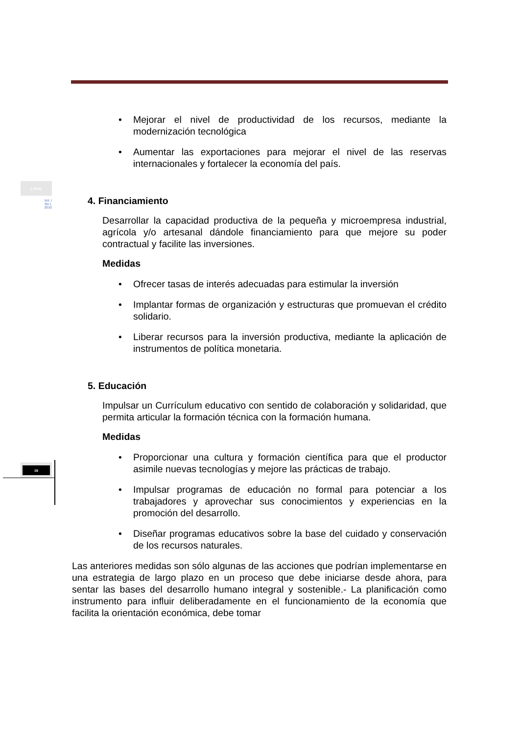( E&A)
Vol. I
No I.
2010
16
Mejorar el nivel de productividad de los recursos, mediante la modernización tecnológica
Aumentar las exportaciones para mejorar el nivel de las reservas internacionales y fortalecer la economía del país.
4. Financiamiento
Desarrollar la capacidad productiva de la pequeña y microempresa industrial, agrícola y/o artesanal dándole financiamiento para que mejore su poder contractual y facilite las inversiones.
Medidas
Ofrecer tasas de interés adecuadas para estimular la inversión
Implantar formas de organización y estructuras que promuevan el crédito solidario.
Liberar recursos para la inversión productiva, mediante la aplicación de instrumentos de política monetaria.
5. Educación
Impulsar un Currículum educativo con sentido de colaboración y solidaridad, que permita articular la formación técnica con la formación humana.
Medidas
Proporcionar una cultura y formación científica para que el productor asimile nuevas tecnologías y mejore las prácticas de trabajo.
Impulsar programas de educación no formal para potenciar a los trabajadores y aprovechar sus conocimientos y experiencias en la promoción del desarrollo.
Diseñar programas educativos sobre la base del cuidado y conservación de los recursos naturales.
Las anteriores medidas son sólo algunas de las acciones que podrían implementarse en una estrategia de largo plazo en un proceso que debe iniciarse desde ahora, para sentar las bases del desarrollo humano integral y sostenible.- La planificación como instrumento para influir deliberadamente en el funcionamiento de la economía que facilita la orientación económica, debe tomar